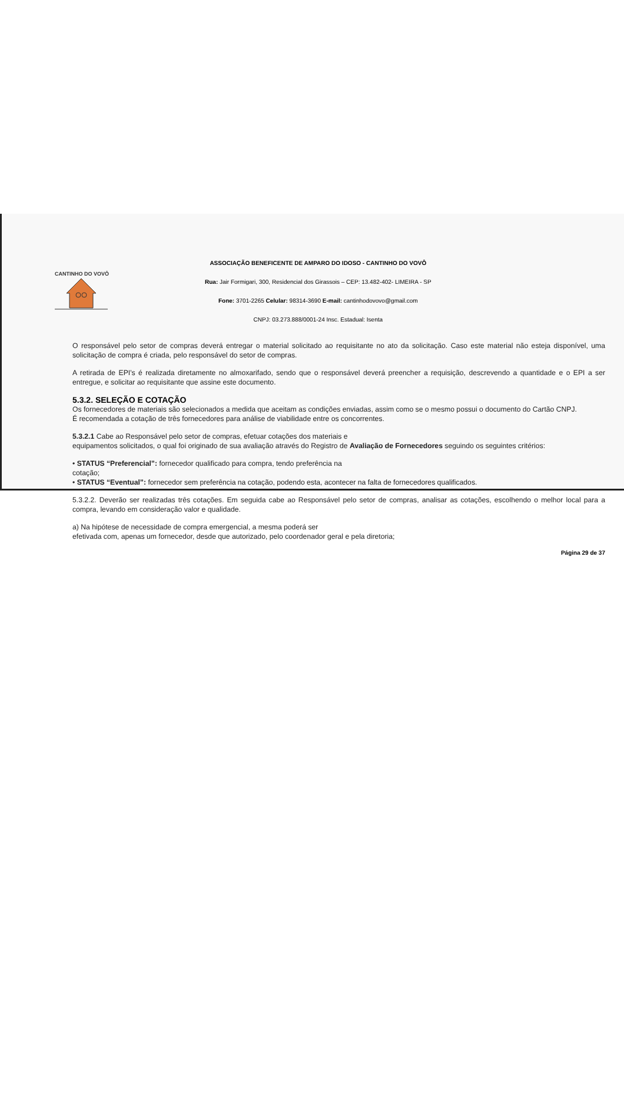CANTINHO DO VOVÔ
ASSOCIAÇÃO BENEFICENTE DE AMPARO DO IDOSO - CANTINHO DO VOVÔ
Rua: Jair Formigari, 300, Residencial dos Girassois – CEP: 13.482-402- LIMEIRA - SP
Fone: 3701-2265 Celular: 98314-3690 E-mail: cantinhodovovo@gmail.com
CNPJ: 03.273.888/0001-24 Insc. Estadual: Isenta
O responsável pelo setor de compras deverá entregar o material solicitado ao requisitante no ato da solicitação. Caso este material não esteja disponível, uma solicitação de compra é criada, pelo responsável do setor de compras.
A retirada de EPI's é realizada diretamente no almoxarifado, sendo que o responsável deverá preencher a requisição, descrevendo a quantidade e o EPI a ser entregue, e solicitar ao requisitante que assine este documento.
5.3.2. SELEÇÃO E COTAÇÃO
Os fornecedores de materiais são selecionados a medida que aceitam as condições enviadas, assim como se o mesmo possui o documento do Cartão CNPJ.
É recomendada a cotação de três fornecedores para análise de viabilidade entre os concorrentes.
5.3.2.1 Cabe ao Responsável pelo setor de compras, efetuar cotações dos materiais e
equipamentos solicitados, o qual foi originado de sua avaliação através do Registro de Avaliação de Fornecedores seguindo os seguintes critérios:
• STATUS “Preferencial”: fornecedor qualificado para compra, tendo preferência na
cotação;
• STATUS “Eventual”: fornecedor sem preferência na cotação, podendo esta, acontecer na falta de fornecedores qualificados.
5.3.2.2. Deverão ser realizadas três cotações. Em seguida cabe ao Responsável pelo setor de compras, analisar as cotações, escolhendo o melhor local para a compra, levando em consideração valor e qualidade.
a) Na hipótese de necessidade de compra emergencial, a mesma poderá ser
efetivada com, apenas um fornecedor, desde que autorizado, pelo coordenador geral e pela diretoria;
Página 29 de 37